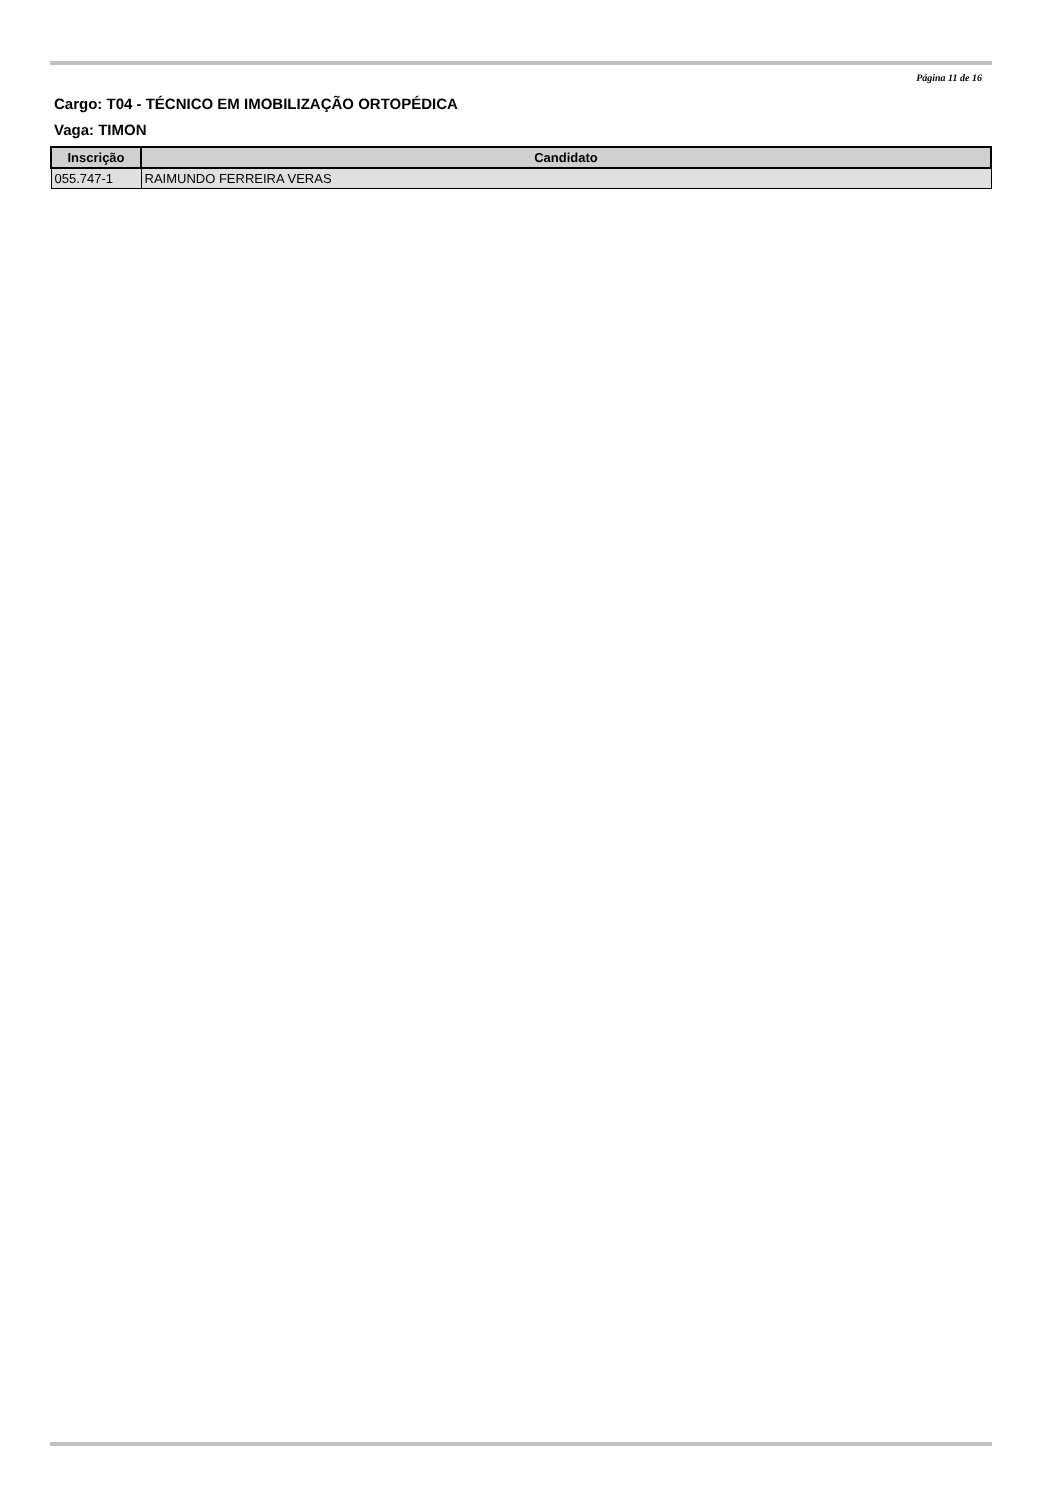Página 11 de 16
Cargo: T04 - TÉCNICO EM IMOBILIZAÇÃO ORTOPÉDICA
Vaga: TIMON
| Inscrição | Candidato |
| --- | --- |
| 055.747-1 | RAIMUNDO FERREIRA VERAS |